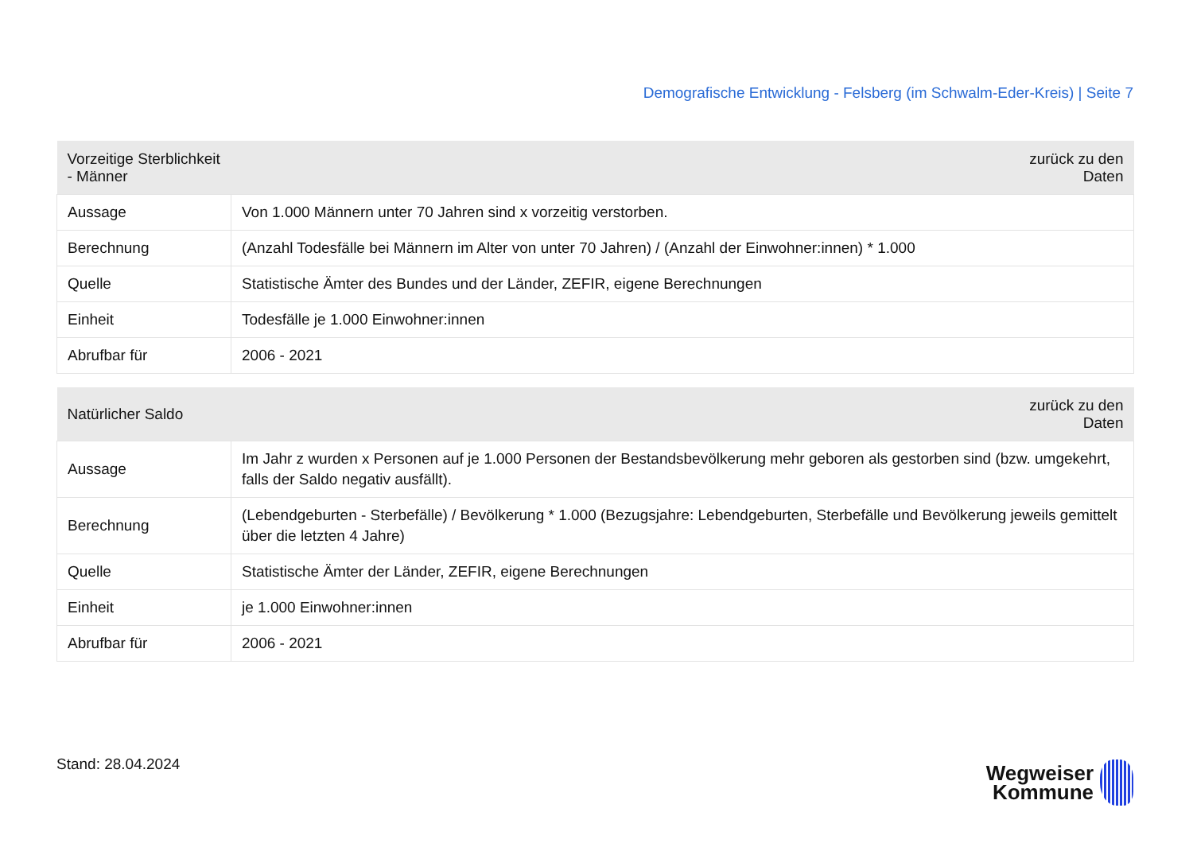Demografische Entwicklung - Felsberg (im Schwalm-Eder-Kreis) | Seite 7
| Vorzeitige Sterblichkeit - Männer | zurück zu den Daten |
| --- | --- |
| Aussage | Von 1.000 Männern unter 70 Jahren sind x vorzeitig verstorben. |
| Berechnung | (Anzahl Todesfälle bei Männern im Alter von unter 70 Jahren) / (Anzahl der Einwohner:innen) * 1.000 |
| Quelle | Statistische Ämter des Bundes und der Länder, ZEFIR, eigene Berechnungen |
| Einheit | Todesfälle je 1.000 Einwohner:innen |
| Abrufbar für | 2006 - 2021 |
| Natürlicher Saldo | zurück zu den Daten |
| --- | --- |
| Aussage | Im Jahr z wurden x Personen auf je 1.000 Personen der Bestandsbevölkerung mehr geboren als gestorben sind (bzw. umgekehrt, falls der Saldo negativ ausfällt). |
| Berechnung | (Lebendgeburten - Sterbefälle) / Bevölkerung * 1.000 (Bezugsjahre: Lebendgeburten, Sterbefälle und Bevölkerung jeweils gemittelt über die letzten 4 Jahre) |
| Quelle | Statistische Ämter der Länder, ZEFIR, eigene Berechnungen |
| Einheit | je 1.000 Einwohner:innen |
| Abrufbar für | 2006 - 2021 |
Stand: 28.04.2024
Wegweiser
Kommune